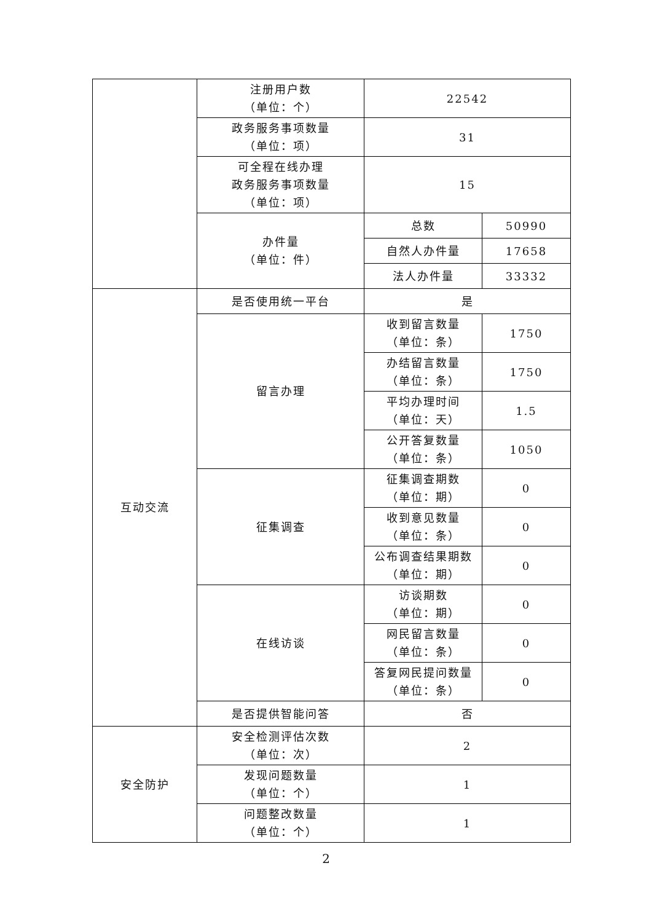| | 注册用户数 （单位：个） | 22542 | |
| | 政务服务事项数量 （单位：项） | 31 | |
| | 可全程在线办理 政务服务事项数量 （单位：项） | 15 | |
| | 办件量 （单位：件） | 总数 | 50990 |
| | | 自然人办件量 | 17658 |
| | | 法人办件量 | 33332 |
| 互动交流 | 是否使用统一平台 | 是 | |
| | 留言办理 | 收到留言数量 （单位：条） | 1750 |
| | | 办结留言数量 （单位：条） | 1750 |
| | | 平均办理时间 （单位：天） | 1.5 |
| | | 公开答复数量 （单位：条） | 1050 |
| | 征集调查 | 征集调查期数 （单位：期） | 0 |
| | | 收到意见数量 （单位：条） | 0 |
| | | 公布调查结果期数 （单位：期） | 0 |
| | 在线访谈 | 访谈期数 （单位：期） | 0 |
| | | 网民留言数量 （单位：条） | 0 |
| | | 答复网民提问数量 （单位：条） | 0 |
| | 是否提供智能问答 | 否 | |
| 安全防护 | 安全检测评估次数 （单位：次） | 2 | |
| | 发现问题数量 （单位：个） | 1 | |
| | 问题整改数量 （单位：个） | 1 | |
2